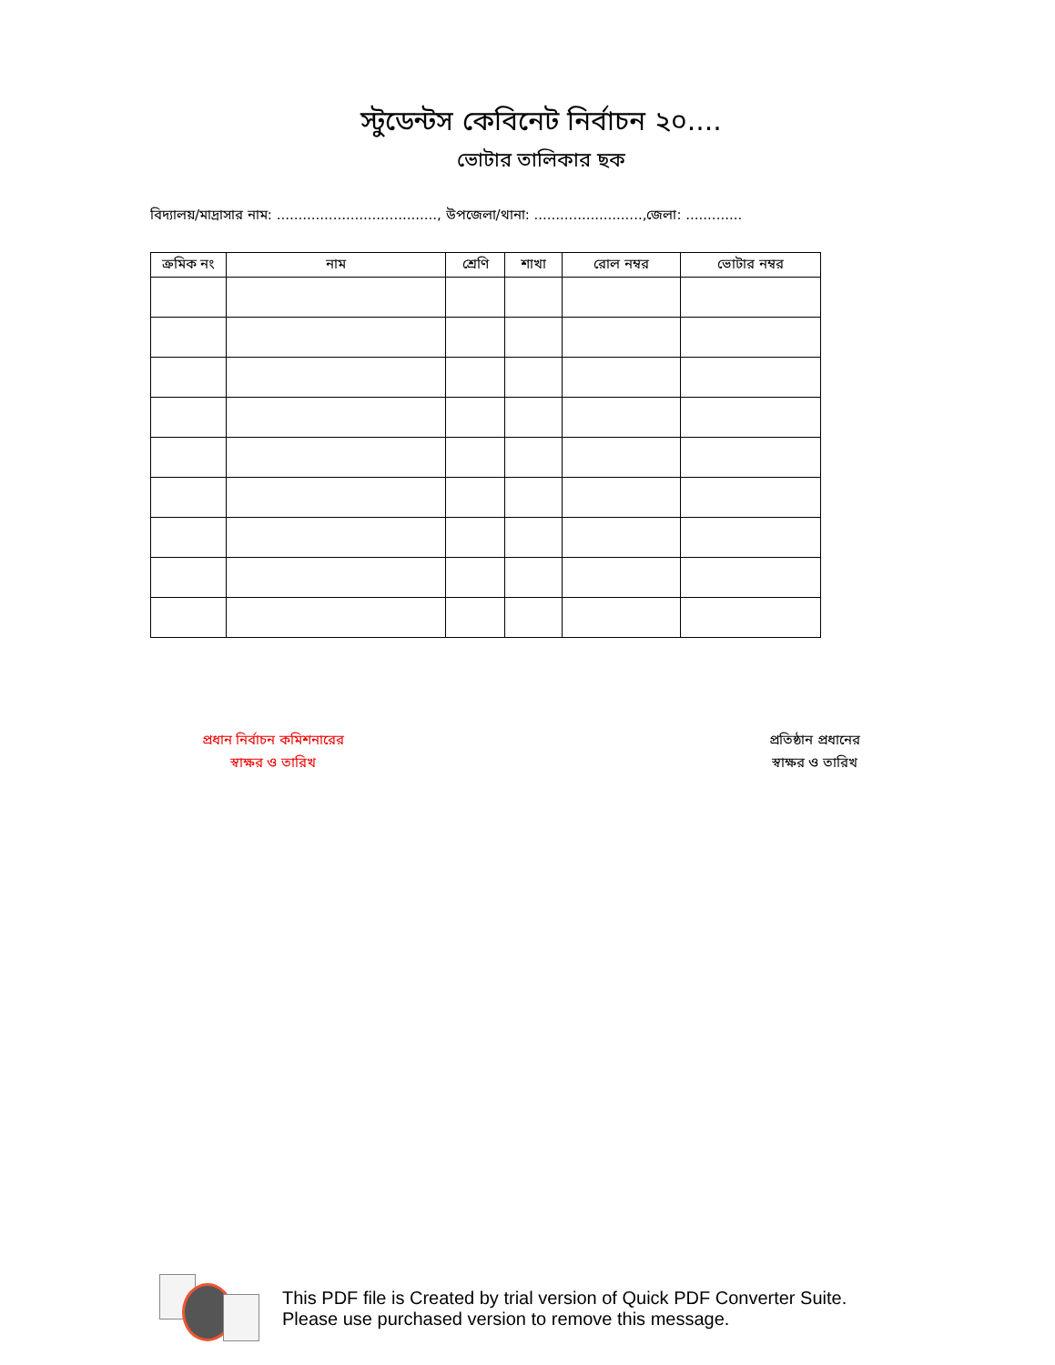স্টুডেন্টস কেবিনেট নির্বাচন ২০....
ভোটার তালিকার ছক
বিদ্যালয়/মাদ্রাসার নাম: ....................................., উপজেলা/থানা: .........................,জেলা: .............
| ক্রমিক নং | নাম | শ্রেণি | শাখা | রোল নম্বর | ভোটার নম্বর |
| --- | --- | --- | --- | --- | --- |
প্রধান নির্বাচন কমিশনারের
স্বাক্ষর ও তারিখ
প্রতিষ্ঠান প্রধানের
স্বাক্ষর ও তারিখ
This PDF file is Created by trial version of Quick PDF Converter Suite.
Please use purchased version to remove this message.